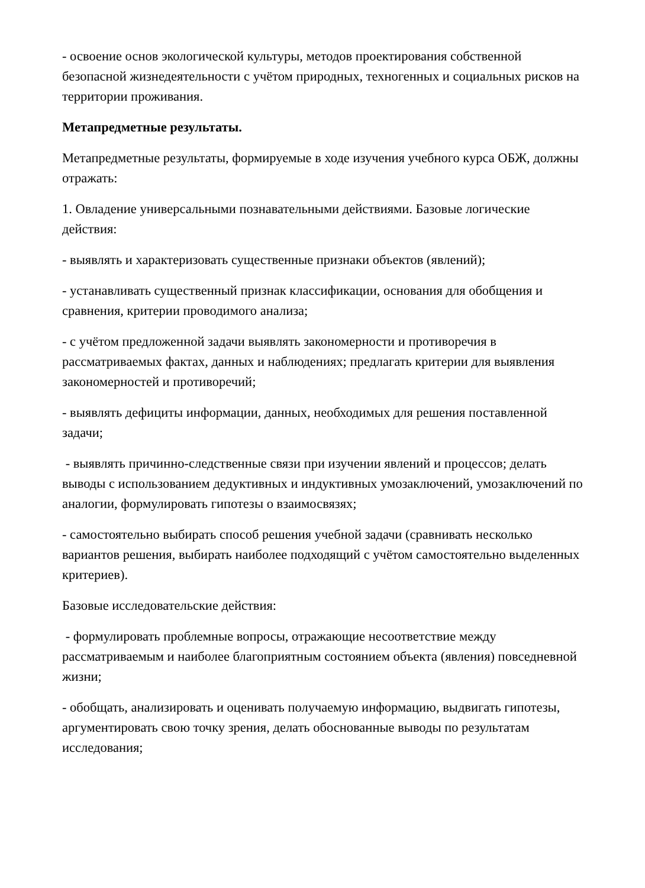- освоение основ экологической культуры, методов проектирования собственной безопасной жизнедеятельности с учётом природных, техногенных и социальных рисков на территории проживания.
Метапредметные результаты.
Метапредметные результаты, формируемые в ходе изучения учебного курса ОБЖ, должны отражать:
1. Овладение универсальными познавательными действиями. Базовые логические действия:
- выявлять и характеризовать существенные признаки объектов (явлений);
- устанавливать существенный признак классификации, основания для обобщения и сравнения, критерии проводимого анализа;
- с учётом предложенной задачи выявлять закономерности и противоречия в рассматриваемых фактах, данных и наблюдениях; предлагать критерии для выявления закономерностей и противоречий;
- выявлять дефициты информации, данных, необходимых для решения поставленной задачи;
- выявлять причинно-следственные связи при изучении явлений и процессов; делать выводы с использованием дедуктивных и индуктивных умозаключений, умозаключений по аналогии, формулировать гипотезы о взаимосвязях;
- самостоятельно выбирать способ решения учебной задачи (сравнивать несколько вариантов решения, выбирать наиболее подходящий с учётом самостоятельно выделенных критериев).
Базовые исследовательские действия:
- формулировать проблемные вопросы, отражающие несоответствие между рассматриваемым и наиболее благоприятным состоянием объекта (явления) повседневной жизни;
- обобщать, анализировать и оценивать получаемую информацию, выдвигать гипотезы, аргументировать свою точку зрения, делать обоснованные выводы по результатам исследования;